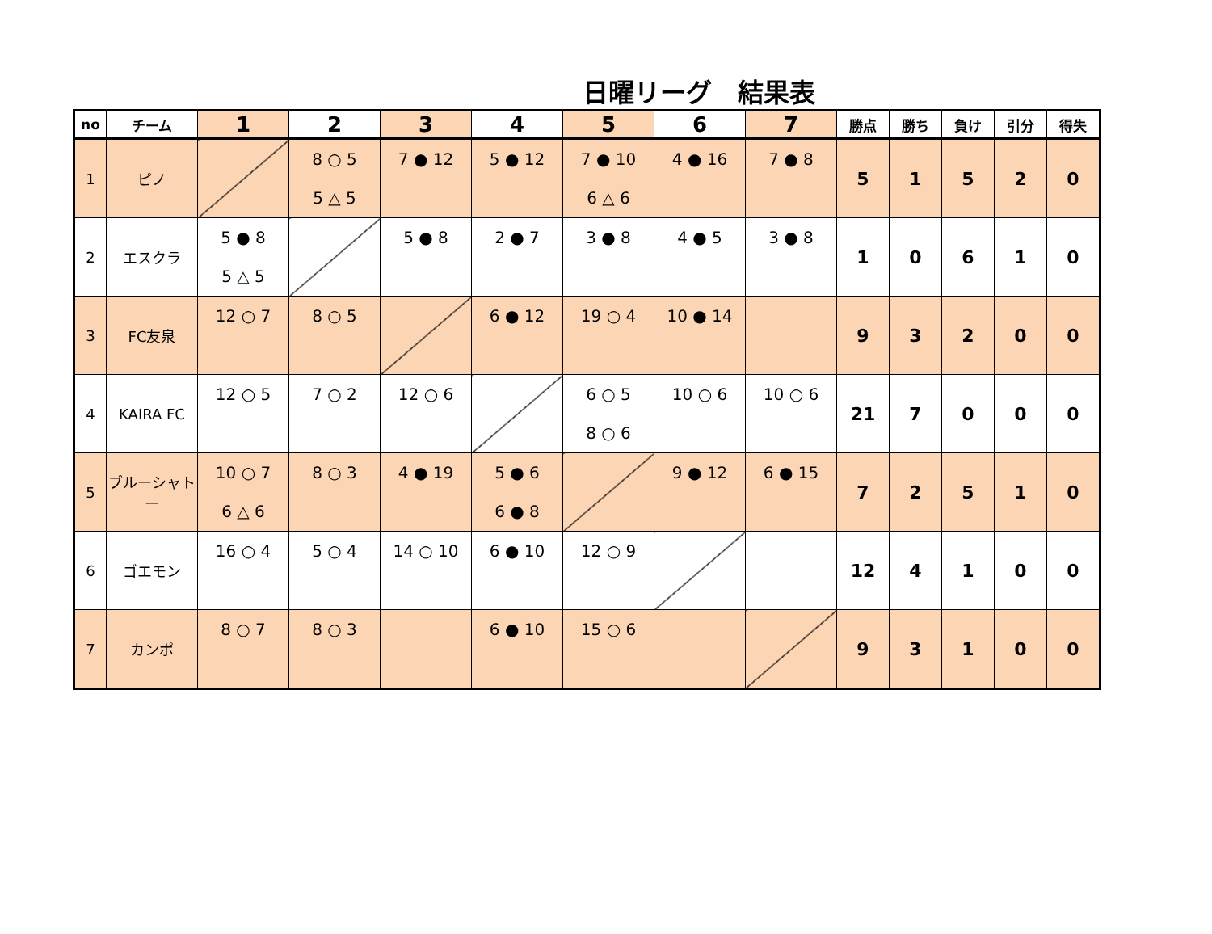日曜リーグ　結果表
| no | チーム | 1 | 2 | 3 | 4 | 5 | 6 | 7 | 勝点 | 勝ち | 負け | 引分 | 得失 |
| --- | --- | --- | --- | --- | --- | --- | --- | --- | --- | --- | --- | --- | --- |
| 1 | ピノ | | 8 ○ 5 5 △ 5 | 7 ● 12 | 5 ● 12 | 7 ● 10 6 △ 6 | 4 ● 16 | 7 ● 8 | 5 | 1 | 5 | 2 | 0 |
| 2 | エスクラ | 5 ● 8 5 △ 5 | | 5 ● 8 | 2 ● 7 | 3 ● 8 | 4 ● 5 | 3 ● 8 | 1 | 0 | 6 | 1 | 0 |
| 3 | FC友泉 | 12 ○ 7 | 8 ○ 5 | | 6 ● 12 | 19 ○ 4 | 10 ● 14 | | 9 | 3 | 2 | 0 | 0 |
| 4 | KAIRA FC | 12 ○ 5 | 7 ○ 2 | 12 ○ 6 | | 6 ○ 5 8 ○ 6 | 10 ○ 6 | 10 ○ 6 | 21 | 7 | 0 | 0 | 0 |
| 5 | ブルーシャトー | 10 ○ 7 6 △ 6 | 8 ○ 3 | 4 ● 19 | 5 ● 6 6 ● 8 | | 9 ● 12 | 6 ● 15 | 7 | 2 | 5 | 1 | 0 |
| 6 | ゴエモン | 16 ○ 4 | 5 ○ 4 | 14 ○ 10 | 6 ● 10 | 12 ○ 9 | | | 12 | 4 | 1 | 0 | 0 |
| 7 | カンポ | 8 ○ 7 | 8 ○ 3 | | 6 ● 10 | 15 ○ 6 | | | 9 | 3 | 1 | 0 | 0 |